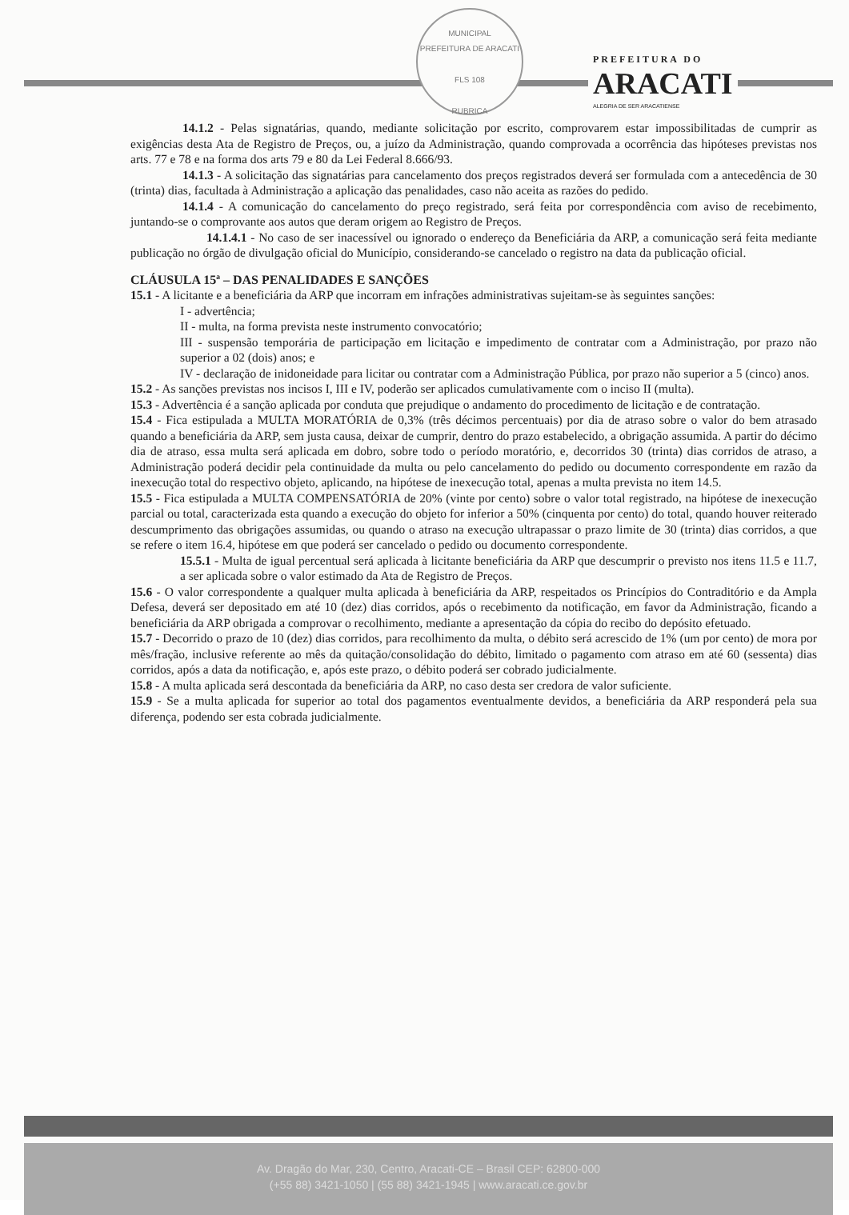MUNICIPAL
PREFEITURA DE ARACATI
FLS 108
RUBRICA
PREFEITURA DO
ARACATI
ALEGRIA DE SER ARACATIENSE
14.1.2 - Pelas signatárias, quando, mediante solicitação por escrito, comprovarem estar impossibilitadas de cumprir as exigências desta Ata de Registro de Preços, ou, a juízo da Administração, quando comprovada a ocorrência das hipóteses previstas nos arts. 77 e 78 e na forma dos arts 79 e 80 da Lei Federal 8.666/93.
14.1.3 - A solicitação das signatárias para cancelamento dos preços registrados deverá ser formulada com a antecedência de 30 (trinta) dias, facultada à Administração a aplicação das penalidades, caso não aceita as razões do pedido.
14.1.4 - A comunicação do cancelamento do preço registrado, será feita por correspondência com aviso de recebimento, juntando-se o comprovante aos autos que deram origem ao Registro de Preços.
14.1.4.1 - No caso de ser inacessível ou ignorado o endereço da Beneficiária da ARP, a comunicação será feita mediante publicação no órgão de divulgação oficial do Município, considerando-se cancelado o registro na data da publicação oficial.
CLÁUSULA 15ª – DAS PENALIDADES E SANÇÕES
15.1 - A licitante e a beneficiária da ARP que incorram em infrações administrativas sujeitam-se às seguintes sanções:
I - advertência;
II - multa, na forma prevista neste instrumento convocatório;
III - suspensão temporária de participação em licitação e impedimento de contratar com a Administração, por prazo não superior a 02 (dois) anos; e
IV - declaração de inidoneidade para licitar ou contratar com a Administração Pública, por prazo não superior a 5 (cinco) anos.
15.2 - As sanções previstas nos incisos I, III e IV, poderão ser aplicados cumulativamente com o inciso II (multa).
15.3 - Advertência é a sanção aplicada por conduta que prejudique o andamento do procedimento de licitação e de contratação.
15.4 - Fica estipulada a MULTA MORATÓRIA de 0,3% (três décimos percentuais) por dia de atraso sobre o valor do bem atrasado quando a beneficiária da ARP, sem justa causa, deixar de cumprir, dentro do prazo estabelecido, a obrigação assumida. A partir do décimo dia de atraso, essa multa será aplicada em dobro, sobre todo o período moratório, e, decorridos 30 (trinta) dias corridos de atraso, a Administração poderá decidir pela continuidade da multa ou pelo cancelamento do pedido ou documento correspondente em razão da inexecução total do respectivo objeto, aplicando, na hipótese de inexecução total, apenas a multa prevista no item 14.5.
15.5 - Fica estipulada a MULTA COMPENSATÓRIA de 20% (vinte por cento) sobre o valor total registrado, na hipótese de inexecução parcial ou total, caracterizada esta quando a execução do objeto for inferior a 50% (cinquenta por cento) do total, quando houver reiterado descumprimento das obrigações assumidas, ou quando o atraso na execução ultrapassar o prazo limite de 30 (trinta) dias corridos, a que se refere o item 16.4, hipótese em que poderá ser cancelado o pedido ou documento correspondente.
15.5.1 - Multa de igual percentual será aplicada à licitante beneficiária da ARP que descumprir o previsto nos itens 11.5 e 11.7, a ser aplicada sobre o valor estimado da Ata de Registro de Preços.
15.6 - O valor correspondente a qualquer multa aplicada à beneficiária da ARP, respeitados os Princípios do Contraditório e da Ampla Defesa, deverá ser depositado em até 10 (dez) dias corridos, após o recebimento da notificação, em favor da Administração, ficando a beneficiária da ARP obrigada a comprovar o recolhimento, mediante a apresentação da cópia do recibo do depósito efetuado.
15.7 - Decorrido o prazo de 10 (dez) dias corridos, para recolhimento da multa, o débito será acrescido de 1% (um por cento) de mora por mês/fração, inclusive referente ao mês da quitação/consolidação do débito, limitado o pagamento com atraso em até 60 (sessenta) dias corridos, após a data da notificação, e, após este prazo, o débito poderá ser cobrado judicialmente.
15.8 - A multa aplicada será descontada da beneficiária da ARP, no caso desta ser credora de valor suficiente.
15.9 - Se a multa aplicada for superior ao total dos pagamentos eventualmente devidos, a beneficiária da ARP responderá pela sua diferença, podendo ser esta cobrada judicialmente.
Av. Dragão do Mar, 230, Centro, Aracati-CE – Brasil CEP: 62800-000
(+55 88) 3421-1050 | (55 88) 3421-1945 | www.aracati.ce.gov.br